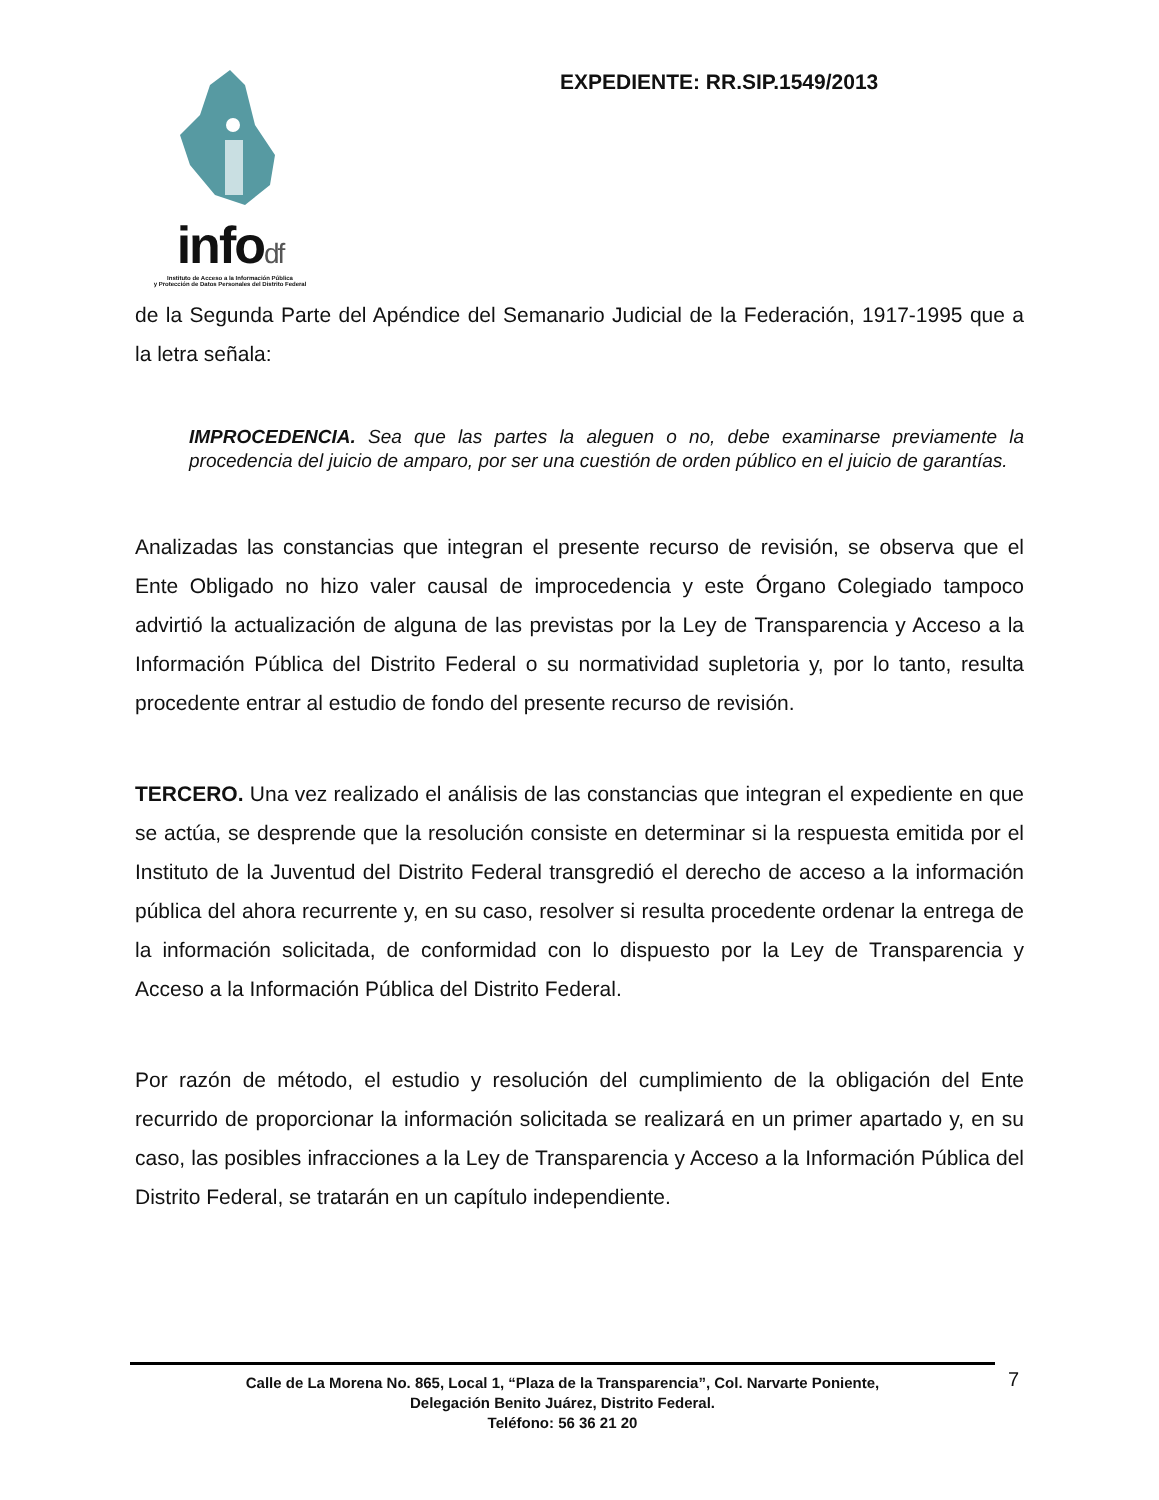infodf
Instituto de Acceso a la Información Pública
y Protección de Datos Personales del Distrito Federal
EXPEDIENTE: RR.SIP.1549/2013
de la Segunda Parte del Apéndice del Semanario Judicial de la Federación, 1917-1995 que a la letra señala:
IMPROCEDENCIA. Sea que las partes la aleguen o no, debe examinarse previamente la procedencia del juicio de amparo, por ser una cuestión de orden público en el juicio de garantías.
Analizadas las constancias que integran el presente recurso de revisión, se observa que el Ente Obligado no hizo valer causal de improcedencia y este Órgano Colegiado tampoco advirtió la actualización de alguna de las previstas por la Ley de Transparencia y Acceso a la Información Pública del Distrito Federal o su normatividad supletoria y, por lo tanto, resulta procedente entrar al estudio de fondo del presente recurso de revisión.
TERCERO. Una vez realizado el análisis de las constancias que integran el expediente en que se actúa, se desprende que la resolución consiste en determinar si la respuesta emitida por el Instituto de la Juventud del Distrito Federal transgredió el derecho de acceso a la información pública del ahora recurrente y, en su caso, resolver si resulta procedente ordenar la entrega de la información solicitada, de conformidad con lo dispuesto por la Ley de Transparencia y Acceso a la Información Pública del Distrito Federal.
Por razón de método, el estudio y resolución del cumplimiento de la obligación del Ente recurrido de proporcionar la información solicitada se realizará en un primer apartado y, en su caso, las posibles infracciones a la Ley de Transparencia y Acceso a la Información Pública del Distrito Federal, se tratarán en un capítulo independiente.
Calle de La Morena No. 865, Local 1, “Plaza de la Transparencia”, Col. Narvarte Poniente,
Delegación Benito Juárez, Distrito Federal.
Teléfono: 56 36 21 20
7